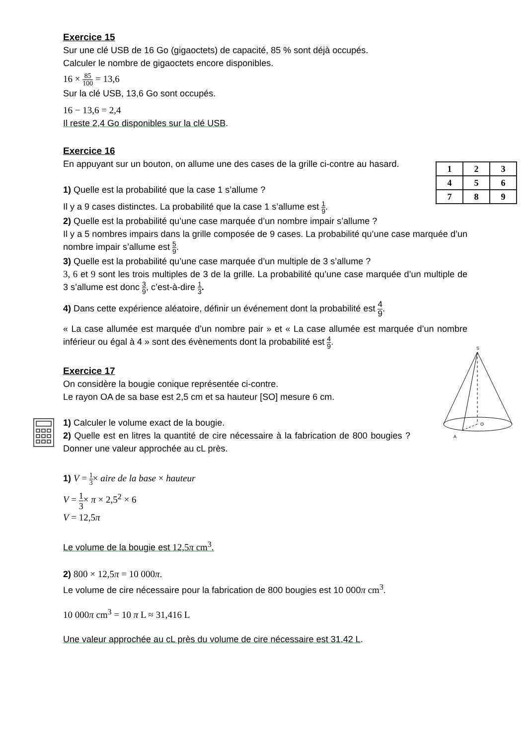Exercice 15
Sur une clé USB de 16 Go (gigaoctets) de capacité, 85 % sont déjà occupés.
Calculer le nombre de gigaoctets encore disponibles.
16 × 85 100 = 13,6
Sur la clé USB, 13,6 Go sont occupés.
16 − 13,6 = 2,4
Il reste 2,4 Go disponibles sur la clé USB.
Exercice 16
| 1 | 2 | 3 |
| 4 | 5 | 6 |
| 7 | 8 | 9 |
En appuyant sur un bouton, on allume une des cases de la grille ci-contre au hasard.
1) Quelle est la probabilité que la case 1 s’allume ?
Il y a 9 cases distinctes. La probabilité que la case 1 s’allume est 1 9.
2) Quelle est la probabilité qu’une case marquée d’un nombre impair s’allume ?
Il y a 5 nombres impairs dans la grille composée de 9 cases. La probabilité qu’une case marquée d’un nombre impair s’allume est 5 9.
3) Quelle est la probabilité qu’une case marquée d’un multiple de 3 s’allume ?
3, 6 et 9 sont les trois multiples de 3 de la grille. La probabilité qu’une case marquée d’un multiple de 3 s’allume est donc 3 9, c’est-à-dire 1 3.
4) Dans cette expérience aléatoire, définir un événement dont la probabilité est 4 9.
« La case allumée est marquée d’un nombre pair » et « La case allumée est marquée d’un nombre inférieur ou égal à 4 » sont des évènements dont la probabilité est 4 9.
S
O
A
Exercice 17
On considère la bougie conique représentée ci-contre.
Le rayon OA de sa base est 2,5 cm et sa hauteur [SO] mesure 6 cm.
1) Calculer le volume exact de la bougie.
2) Quelle est en litres la quantité de cire nécessaire à la fabrication de 800 bougies ? Donner une valeur approchée au cL près.
1) V = 1 3× aire de la base × hauteur
V = 1 3× π × 2,5<sup>2</sup> × 6
V = 12,5π
Le volume de la bougie est 12,5π cm<sup>3</sup>.
2) 800 × 12,5π = 10 000π.
Le volume de cire nécessaire pour la fabrication de 800 bougies est 10 000π cm<sup>3</sup>.
10 000π cm<sup>3</sup> = 10 π L ≈ 31,416 L
Une valeur approchée au cL près du volume de cire nécessaire est 31,42 L.